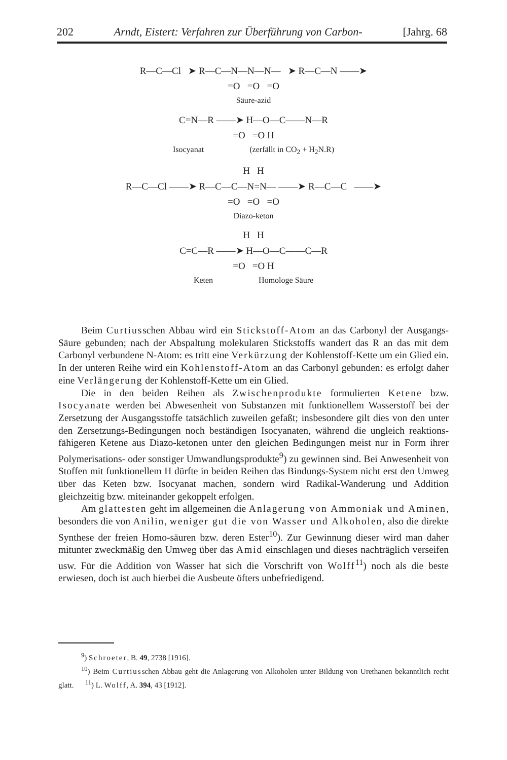202 Arndt, Eistert: Verfahren zur Überführung von Carbon- [Jahrg. 68
R—C—Cl ➤ R—C—N—N—N— ➤ R—C—N ——➤
=O =O =O
Säure-azid
C=N—R ——➤ H—O—C——N—R
=O =O H
Isocyanat (zerfällt in CO<sub>2</sub> + H<sub>2</sub>N.R)
H H
R—C—Cl ——➤ R—C—C—N=N— ——➤ R—C—C ——➤
=O =O =O
Diazo-keton
H H
C=C—R ——➤ H—O—C——C—R
=O =O H
Keten Homologe Säure
Beim Curtiusschen Abbau wird ein Stickstoff-Atom an das Carbonyl der Ausgangs-Säure gebunden; nach der Abspaltung molekularen Stickstoffs wandert das R an das mit dem Carbonyl verbundene N-Atom: es tritt eine Verkürzung der Kohlenstoff-Kette um ein Glied ein. In der unteren Reihe wird ein Kohlenstoff-Atom an das Carbonyl gebunden: es erfolgt daher eine Verlängerung der Kohlenstoff-Kette um ein Glied.
Die in den beiden Reihen als Zwischenprodukte formulierten Ketene bzw. Isocyanate werden bei Abwesenheit von Substanzen mit funktionellem Wasserstoff bei der Zersetzung der Ausgangsstoffe tatsächlich zuweilen gefaßt; insbesondere gilt dies von den unter den Zersetzungs-Bedingungen noch beständigen Isocyanaten, während die ungleich reaktions-fähigeren Ketene aus Diazo-ketonen unter den gleichen Bedingungen meist nur in Form ihrer Polymerisations- oder sonstiger Umwandlungsprodukte<sup>9</sup>) zu gewinnen sind. Bei Anwesenheit von Stoffen mit funktionellem H dürfte in beiden Reihen das Bindungs-System nicht erst den Umweg über das Keten bzw. Isocyanat machen, sondern wird Radikal-Wanderung und Addition gleichzeitig bzw. miteinander gekoppelt erfolgen.
Am glattesten geht im allgemeinen die Anlagerung von Ammoniak und Aminen, besonders die von Anilin, weniger gut die von Wasser und Alkoholen, also die direkte Synthese der freien Homo-säuren bzw. deren Ester<sup>10</sup>). Zur Gewinnung dieser wird man daher mitunter zweckmäßig den Umweg über das Amid einschlagen und dieses nachträglich verseifen usw. Für die Addition von Wasser hat sich die Vorschrift von Wolff<sup>11</sup>) noch als die beste erwiesen, doch ist auch hierbei die Ausbeute öfters unbefriedigend.
<sup>9</sup>) Schroeter, B. 49, 2738 [1916].
<sup>10</sup>) Beim Curtiusschen Abbau geht die Anlagerung von Alkoholen unter Bildung von Urethanen bekanntlich recht glatt. <sup>11</sup>) L. Wolff, A. 394, 43 [1912].